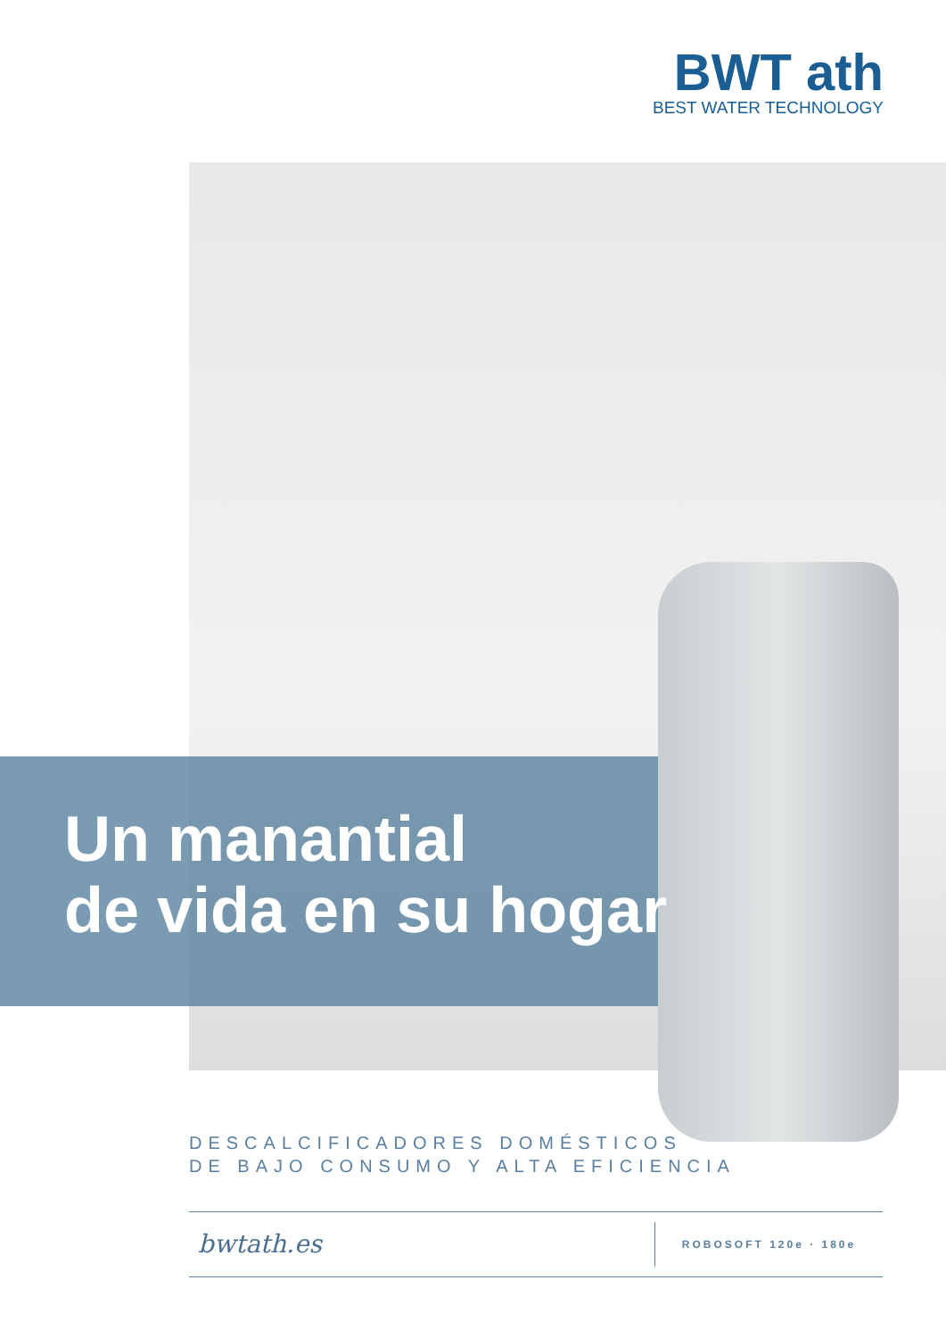BWT ath
BEST WATER TECHNOLOGY
Un manantial
de vida en su hogar
DESCALCIFICADORES DOMÉSTICOS
DE BAJO CONSUMO Y ALTA EFICIENCIA
bwtath.es
ROBOSOFT 120e · 180e